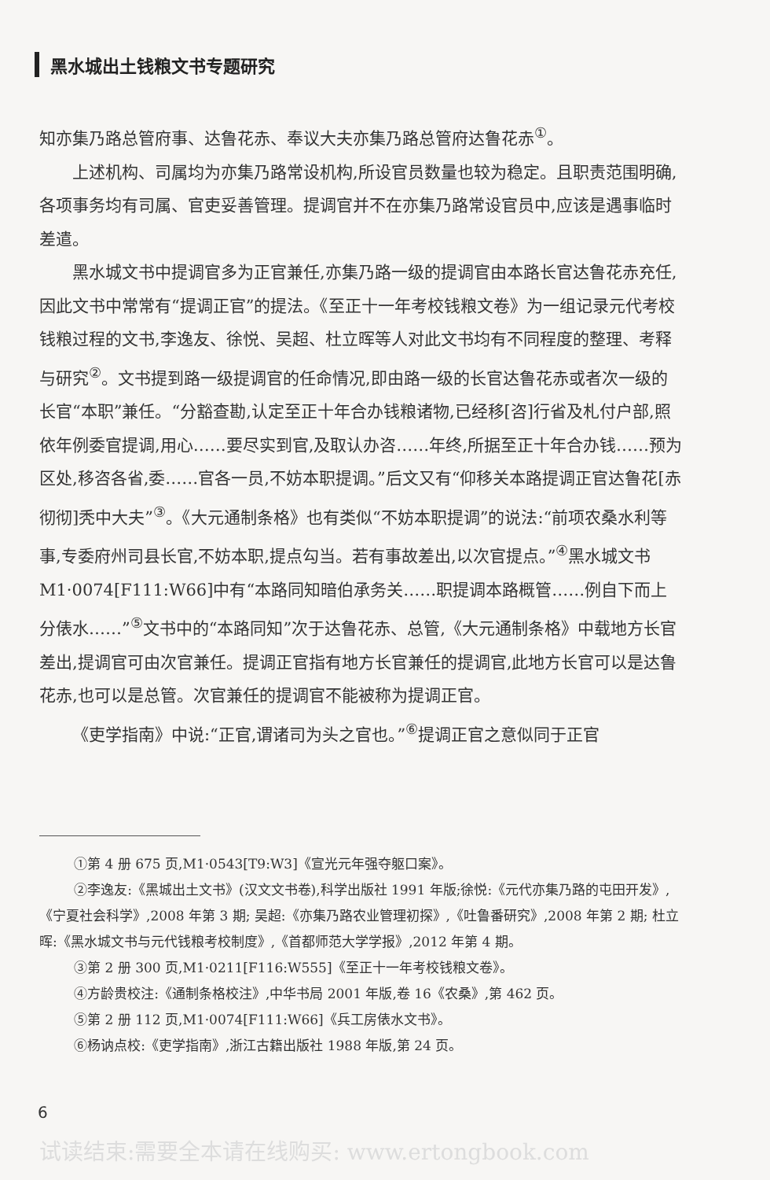黑水城出土钱粮文书专题研究
知亦集乃路总管府事、达鲁花赤、奉议大夫亦集乃路总管府达鲁花赤<sup>①</sup>。
上述机构、司属均为亦集乃路常设机构,所设官员数量也较为稳定。且职责范围明确,各项事务均有司属、官吏妥善管理。提调官并不在亦集乃路常设官员中,应该是遇事临时差遣。
黑水城文书中提调官多为正官兼任,亦集乃路一级的提调官由本路长官达鲁花赤充任,因此文书中常常有“提调正官”的提法。《至正十一年考校钱粮文卷》为一组记录元代考校钱粮过程的文书,李逸友、徐悦、吴超、杜立晖等人对此文书均有不同程度的整理、考释与研究<sup>②</sup>。文书提到路一级提调官的任命情况,即由路一级的长官达鲁花赤或者次一级的长官“本职”兼任。“分豁查勘,认定至正十年合办钱粮诸物,已经移[咨]行省及札付户部,照依年例委官提调,用心……要尽实到官,及取认办咨……年终,所据至正十年合办钱……预为区处,移咨各省,委……官各一员,不妨本职提调。”后文又有“仰移关本路提调正官达鲁花[赤彻彻]秃中大夫”<sup>③</sup>。《大元通制条格》也有类似“不妨本职提调”的说法:“前项农桑水利等事,专委府州司县长官,不妨本职,提点勾当。若有事故差出,以次官提点。”<sup>④</sup>黑水城文书 M1·0074[F111:W66]中有“本路同知暗伯承务关……职提调本路概管……例自下而上分俵水……”<sup>⑤</sup>文书中的“本路同知”次于达鲁花赤、总管,《大元通制条格》中载地方长官差出,提调官可由次官兼任。提调正官指有地方长官兼任的提调官,此地方长官可以是达鲁花赤,也可以是总管。次官兼任的提调官不能被称为提调正官。
《吏学指南》中说:“正官,谓诸司为头之官也。”<sup>⑥</sup>提调正官之意似同于正官
①第 4 册 675 页,M1·0543[T9:W3]《宣光元年强夺躯口案》。
②李逸友:《黑城出土文书》(汉文文书卷),科学出版社 1991 年版;徐悦:《元代亦集乃路的屯田开发》,《宁夏社会科学》,2008 年第 3 期; 吴超:《亦集乃路农业管理初探》,《吐鲁番研究》,2008 年第 2 期; 杜立晖:《黑水城文书与元代钱粮考校制度》,《首都师范大学学报》,2012 年第 4 期。
③第 2 册 300 页,M1·0211[F116:W555]《至正十一年考校钱粮文卷》。
④方龄贵校注:《通制条格校注》,中华书局 2001 年版,卷 16《农桑》,第 462 页。
⑤第 2 册 112 页,M1·0074[F111:W66]《兵工房俵水文书》。
⑥杨讷点校:《吏学指南》,浙江古籍出版社 1988 年版,第 24 页。
6
试读结束:需要全本请在线购买: www.ertongbook.com